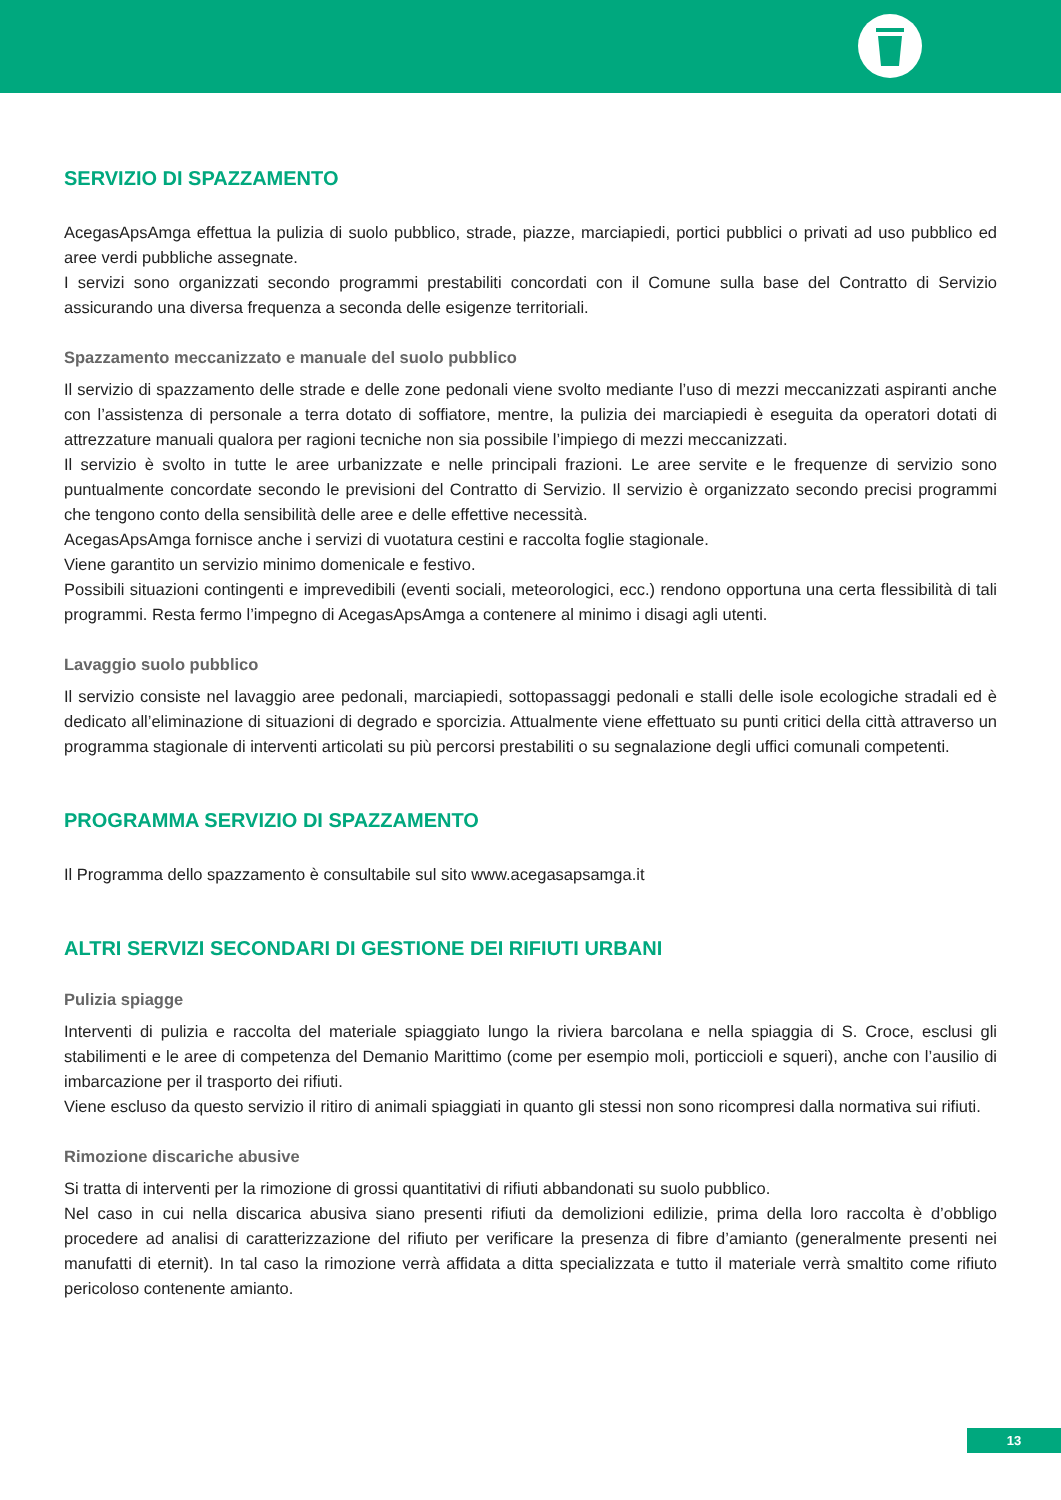SERVIZIO DI SPAZZAMENTO
AcegasApsAmga effettua la pulizia di suolo pubblico, strade, piazze, marciapiedi, portici pubblici o privati ad uso pubblico ed aree verdi pubbliche assegnate.
I servizi sono organizzati secondo programmi prestabiliti concordati con il Comune sulla base del Contratto di Servizio assicurando una diversa frequenza a seconda delle esigenze territoriali.
Spazzamento meccanizzato e manuale del suolo pubblico
Il servizio di spazzamento delle strade e delle zone pedonali viene svolto mediante l’uso di mezzi meccanizzati aspiranti anche con l’assistenza di personale a terra dotato di soffiatore, mentre, la pulizia dei marciapiedi è eseguita da operatori dotati di attrezzature manuali qualora per ragioni tecniche non sia possibile l’impiego di mezzi meccanizzati.
Il servizio è svolto in tutte le aree urbanizzate e nelle principali frazioni. Le aree servite e le frequenze di servizio sono puntualmente concordate secondo le previsioni del Contratto di Servizio. Il servizio è organizzato secondo precisi programmi che tengono conto della sensibilità delle aree e delle effettive necessità.
AcegasApsAmga fornisce anche i servizi di vuotatura cestini e raccolta foglie stagionale.
Viene garantito un servizio minimo domenicale e festivo.
Possibili situazioni contingenti e imprevedibili (eventi sociali, meteorologici, ecc.) rendono opportuna una certa flessibilità di tali programmi. Resta fermo l’impegno di AcegasApsAmga a contenere al minimo i disagi agli utenti.
Lavaggio suolo pubblico
Il servizio consiste nel lavaggio aree pedonali, marciapiedi, sottopassaggi pedonali e stalli delle isole ecologiche stradali ed è dedicato all’eliminazione di situazioni di degrado e sporcizia. Attualmente viene effettuato su punti critici della città attraverso un programma stagionale di interventi articolati su più percorsi prestabiliti o su segnalazione degli uffici comunali competenti.
PROGRAMMA SERVIZIO DI SPAZZAMENTO
Il Programma dello spazzamento è consultabile sul sito www.acegasapsamga.it
ALTRI SERVIZI SECONDARI DI GESTIONE DEI RIFIUTI URBANI
Pulizia spiagge
Interventi di pulizia e raccolta del materiale spiaggiato lungo la riviera barcolana e nella spiaggia di S. Croce, esclusi gli stabilimenti e le aree di competenza del Demanio Marittimo (come per esempio moli, porticcioli e squeri), anche con l’ausilio di imbarcazione per il trasporto dei rifiuti.
Viene escluso da questo servizio il ritiro di animali spiaggiati in quanto gli stessi non sono ricompresi dalla normativa sui rifiuti.
Rimozione discariche abusive
Si tratta di interventi per la rimozione di grossi quantitativi di rifiuti abbandonati su suolo pubblico.
Nel caso in cui nella discarica abusiva siano presenti rifiuti da demolizioni edilizie, prima della loro raccolta è d’obbligo procedere ad analisi di caratterizzazione del rifiuto per verificare la presenza di fibre d’amianto (generalmente presenti nei manufatti di eternit). In tal caso la rimozione verrà affidata a ditta specializzata e tutto il materiale verrà smaltito come rifiuto pericoloso contenente amianto.
13